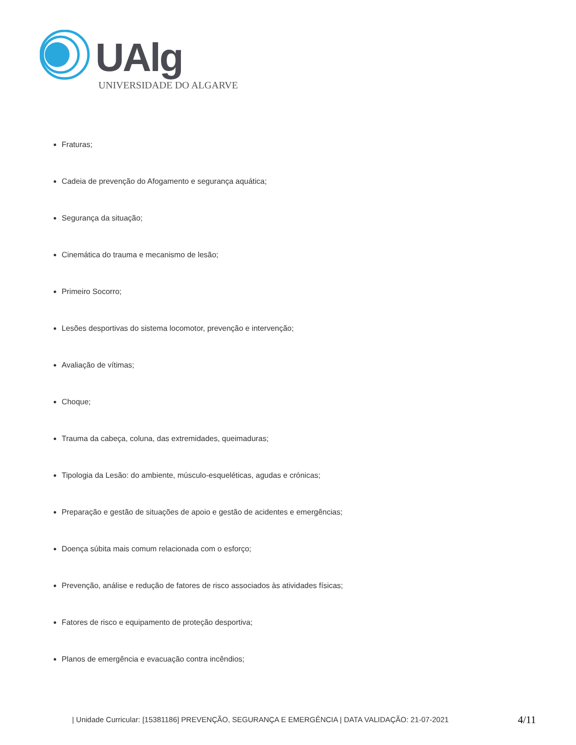UAlg
UNIVERSIDADE DO ALGARVE
Fraturas;
Cadeia de prevenção do Afogamento e segurança aquática;
Segurança da situação;
Cinemática do trauma e mecanismo de lesão;
Primeiro Socorro;
Lesões desportivas do sistema locomotor, prevenção e intervenção;
Avaliação de vítimas;
Choque;
Trauma da cabeça, coluna, das extremidades, queimaduras;
Tipologia da Lesão: do ambiente, músculo-esqueléticas, agudas e crónicas;
Preparação e gestão de situações de apoio e gestão de acidentes e emergências;
Doença súbita mais comum relacionada com o esforço;
Prevenção, análise e redução de fatores de risco associados às atividades físicas;
Fatores de risco e equipamento de proteção desportiva;
Planos de emergência e evacuação contra incêndios;
| Unidade Curricular: [15381186] PREVENÇÃO, SEGURANÇA E EMERGÊNCIA | DATA VALIDAÇÃO: 21-07-2021
4/11